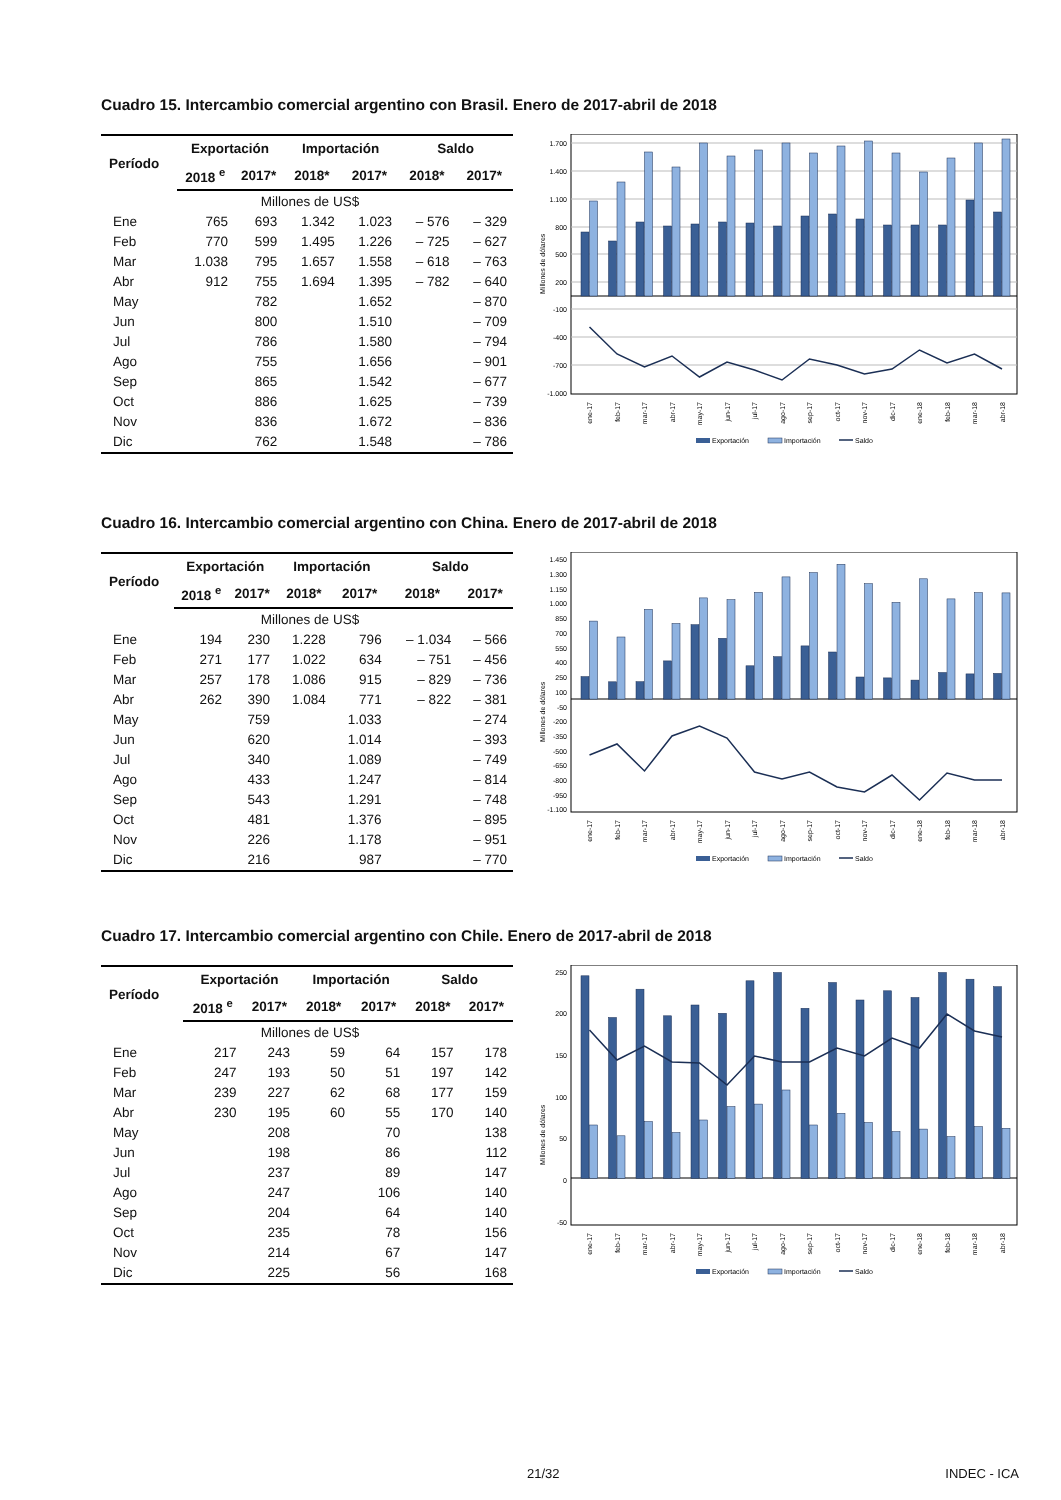Cuadro 15. Intercambio comercial argentino con Brasil. Enero de 2017-abril de 2018
| Período | Exportación | | Importación | | Saldo | |
| --- | --- | --- | --- | --- | --- | --- |
| | 2018 <sup>e</sup> | 2017* | 2018* | 2017* | 2018* | 2017* |
| Millones de US$ | | | | | | |
| Ene | 765 | 693 | 1.342 | 1.023 | – 576 | – 329 |
| Feb | 770 | 599 | 1.495 | 1.226 | – 725 | – 627 |
| Mar | 1.038 | 795 | 1.657 | 1.558 | – 618 | – 763 |
| Abr | 912 | 755 | 1.694 | 1.395 | – 782 | – 640 |
| May | | 782 | | 1.652 | | – 870 |
| Jun | | 800 | | 1.510 | | – 709 |
| Jul | | 786 | | 1.580 | | – 794 |
| Ago | | 755 | | 1.656 | | – 901 |
| Sep | | 865 | | 1.542 | | – 677 |
| Oct | | 886 | | 1.625 | | – 739 |
| Nov | | 836 | | 1.672 | | – 836 |
| Dic | | 762 | | 1.548 | | – 786 |
1.700
1.400
1.100
800
500
200
-100
-400
-700
-1.000
Millones de dólares
ene-17
feb-17
mar-17
abr-17
may-17
jun-17
jul-17
ago-17
sep-17
oct-17
nov-17
dic-17
ene-18
feb-18
mar-18
abr-18
Exportación
Importación
Saldo
Cuadro 16. Intercambio comercial argentino con China. Enero de 2017-abril de 2018
| Período | Exportación | | Importación | | Saldo | |
| --- | --- | --- | --- | --- | --- | --- |
| | 2018 <sup>e</sup> | 2017* | 2018* | 2017* | 2018* | 2017* |
| Millones de US$ | | | | | | |
| Ene | 194 | 230 | 1.228 | 796 | – 1.034 | – 566 |
| Feb | 271 | 177 | 1.022 | 634 | – 751 | – 456 |
| Mar | 257 | 178 | 1.086 | 915 | – 829 | – 736 |
| Abr | 262 | 390 | 1.084 | 771 | – 822 | – 381 |
| May | | 759 | | 1.033 | | – 274 |
| Jun | | 620 | | 1.014 | | – 393 |
| Jul | | 340 | | 1.089 | | – 749 |
| Ago | | 433 | | 1.247 | | – 814 |
| Sep | | 543 | | 1.291 | | – 748 |
| Oct | | 481 | | 1.376 | | – 895 |
| Nov | | 226 | | 1.178 | | – 951 |
| Dic | | 216 | | 987 | | – 770 |
1.450
1.300
1.150
1.000
850
700
550
400
250
100
-50
-200
-350
-500
-650
-800
-950
-1.100
Millones de dólares
ene-17
feb-17
mar-17
abr-17
may-17
jun-17
jul-17
ago-17
sep-17
oct-17
nov-17
dic-17
ene-18
feb-18
mar-18
abr-18
Exportación
Importación
Saldo
Cuadro 17. Intercambio comercial argentino con Chile. Enero de 2017-abril de 2018
| Período | Exportación | | Importación | | Saldo | |
| --- | --- | --- | --- | --- | --- | --- |
| | 2018 <sup>e</sup> | 2017* | 2018* | 2017* | 2018* | 2017* |
| Millones de US$ | | | | | | |
| Ene | 217 | 243 | 59 | 64 | 157 | 178 |
| Feb | 247 | 193 | 50 | 51 | 197 | 142 |
| Mar | 239 | 227 | 62 | 68 | 177 | 159 |
| Abr | 230 | 195 | 60 | 55 | 170 | 140 |
| May | | 208 | | 70 | | 138 |
| Jun | | 198 | | 86 | | 112 |
| Jul | | 237 | | 89 | | 147 |
| Ago | | 247 | | 106 | | 140 |
| Sep | | 204 | | 64 | | 140 |
| Oct | | 235 | | 78 | | 156 |
| Nov | | 214 | | 67 | | 147 |
| Dic | | 225 | | 56 | | 168 |
250
200
150
100
50
0
-50
Millones de dólares
ene-17
feb-17
mar-17
abr-17
may-17
jun-17
jul-17
ago-17
sep-17
oct-17
nov-17
dic-17
ene-18
feb-18
mar-18
abr-18
Exportación
Importación
Saldo
21/32 INDEC - ICA